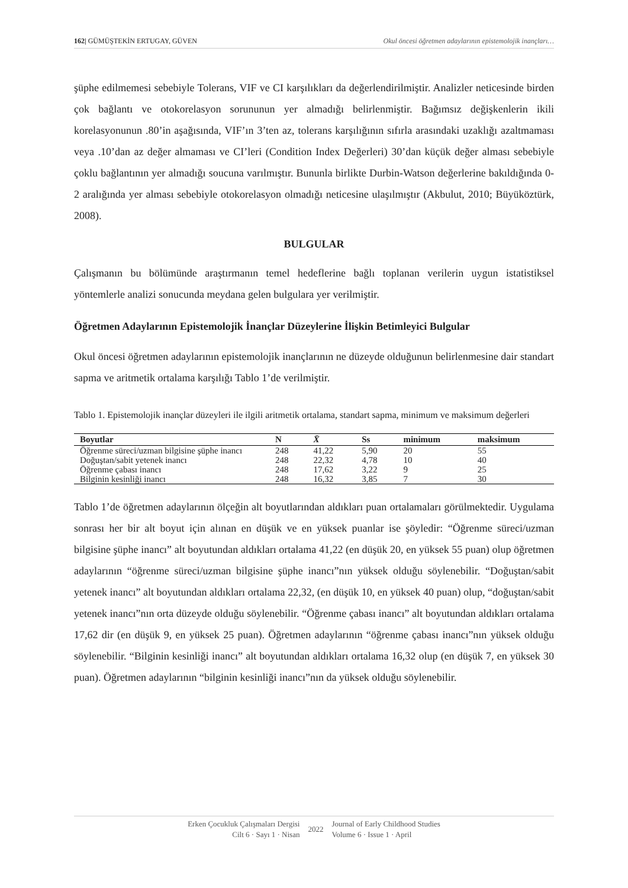162| GÜMÜŞTEKİN ERTUGAY, GÜVEN Okul öncesi öğretmen adaylarının epistemolojik inançları…
şüphe edilmemesi sebebiyle Tolerans, VIF ve CI karşılıkları da değerlendirilmiştir. Analizler neticesinde birden çok bağlantı ve otokorelasyon sorununun yer almadığı belirlenmiştir. Bağımsız değişkenlerin ikili korelasyonunun .80’in aşağısında, VIF’ın 3’ten az, tolerans karşılığının sıfırla arasındaki uzaklığı azaltmaması veya .10’dan az değer almaması ve CI’leri (Condition Index Değerleri) 30’dan küçük değer alması sebebiyle çoklu bağlantının yer almadığı soucuna varılmıştır. Bununla birlikte Durbin-Watson değerlerine bakıldığında 0-2 aralığında yer alması sebebiyle otokorelasyon olmadığı neticesine ulaşılmıştır (Akbulut, 2010; Büyüköztürk, 2008).
BULGULAR
Çalışmanın bu bölümünde araştırmanın temel hedeflerine bağlı toplanan verilerin uygun istatistiksel yöntemlerle analizi sonucunda meydana gelen bulgulara yer verilmiştir.
Öğretmen Adaylarının Epistemolojik İnançlar Düzeylerine İlişkin Betimleyici Bulgular
Okul öncesi öğretmen adaylarının epistemolojik inançlarının ne düzeyde olduğunun belirlenmesine dair standart sapma ve aritmetik ortalama karşılığı Tablo 1’de verilmiştir.
Tablo 1. Epistemolojik inançlar düzeyleri ile ilgili aritmetik ortalama, standart sapma, minimum ve maksimum değerleri
| Boyutlar | N | X̄ | Ss | minimum | maksimum |
| --- | --- | --- | --- | --- | --- |
| Öğrenme süreci/uzman bilgisine şüphe inancı | 248 | 41,22 | 5,90 | 20 | 55 |
| Doğuştan/sabit yetenek inancı | 248 | 22,32 | 4,78 | 10 | 40 |
| Öğrenme çabası inancı | 248 | 17,62 | 3,22 | 9 | 25 |
| Bilginin kesinliği inancı | 248 | 16,32 | 3,85 | 7 | 30 |
Tablo 1’de öğretmen adaylarının ölçeğin alt boyutlarından aldıkları puan ortalamaları görülmektedir. Uygulama sonrası her bir alt boyut için alınan en düşük ve en yüksek puanlar ise şöyledir: “Öğrenme süreci/uzman bilgisine şüphe inancı” alt boyutundan aldıkları ortalama 41,22 (en düşük 20, en yüksek 55 puan) olup öğretmen adaylarının “öğrenme süreci/uzman bilgisine şüphe inancı”nın yüksek olduğu söylenebilir. “Doğuştan/sabit yetenek inancı” alt boyutundan aldıkları ortalama 22,32, (en düşük 10, en yüksek 40 puan) olup, “doğuştan/sabit yetenek inancı”nın orta düzeyde olduğu söylenebilir. “Öğrenme çabası inancı” alt boyutundan aldıkları ortalama 17,62 dir (en düşük 9, en yüksek 25 puan). Öğretmen adaylarının “öğrenme çabası inancı”nın yüksek olduğu söylenebilir. “Bilginin kesinliği inancı” alt boyutundan aldıkları ortalama 16,32 olup (en düşük 7, en yüksek 30 puan). Öğretmen adaylarının “bilginin kesinliği inancı”nın da yüksek olduğu söylenebilir.
Erken Çocukluk Çalışmaları Dergisi
Cilt 6 · Sayı 1 · Nisan
2022 Journal of Early Childhood Studies
Volume 6 · Issue 1 · April